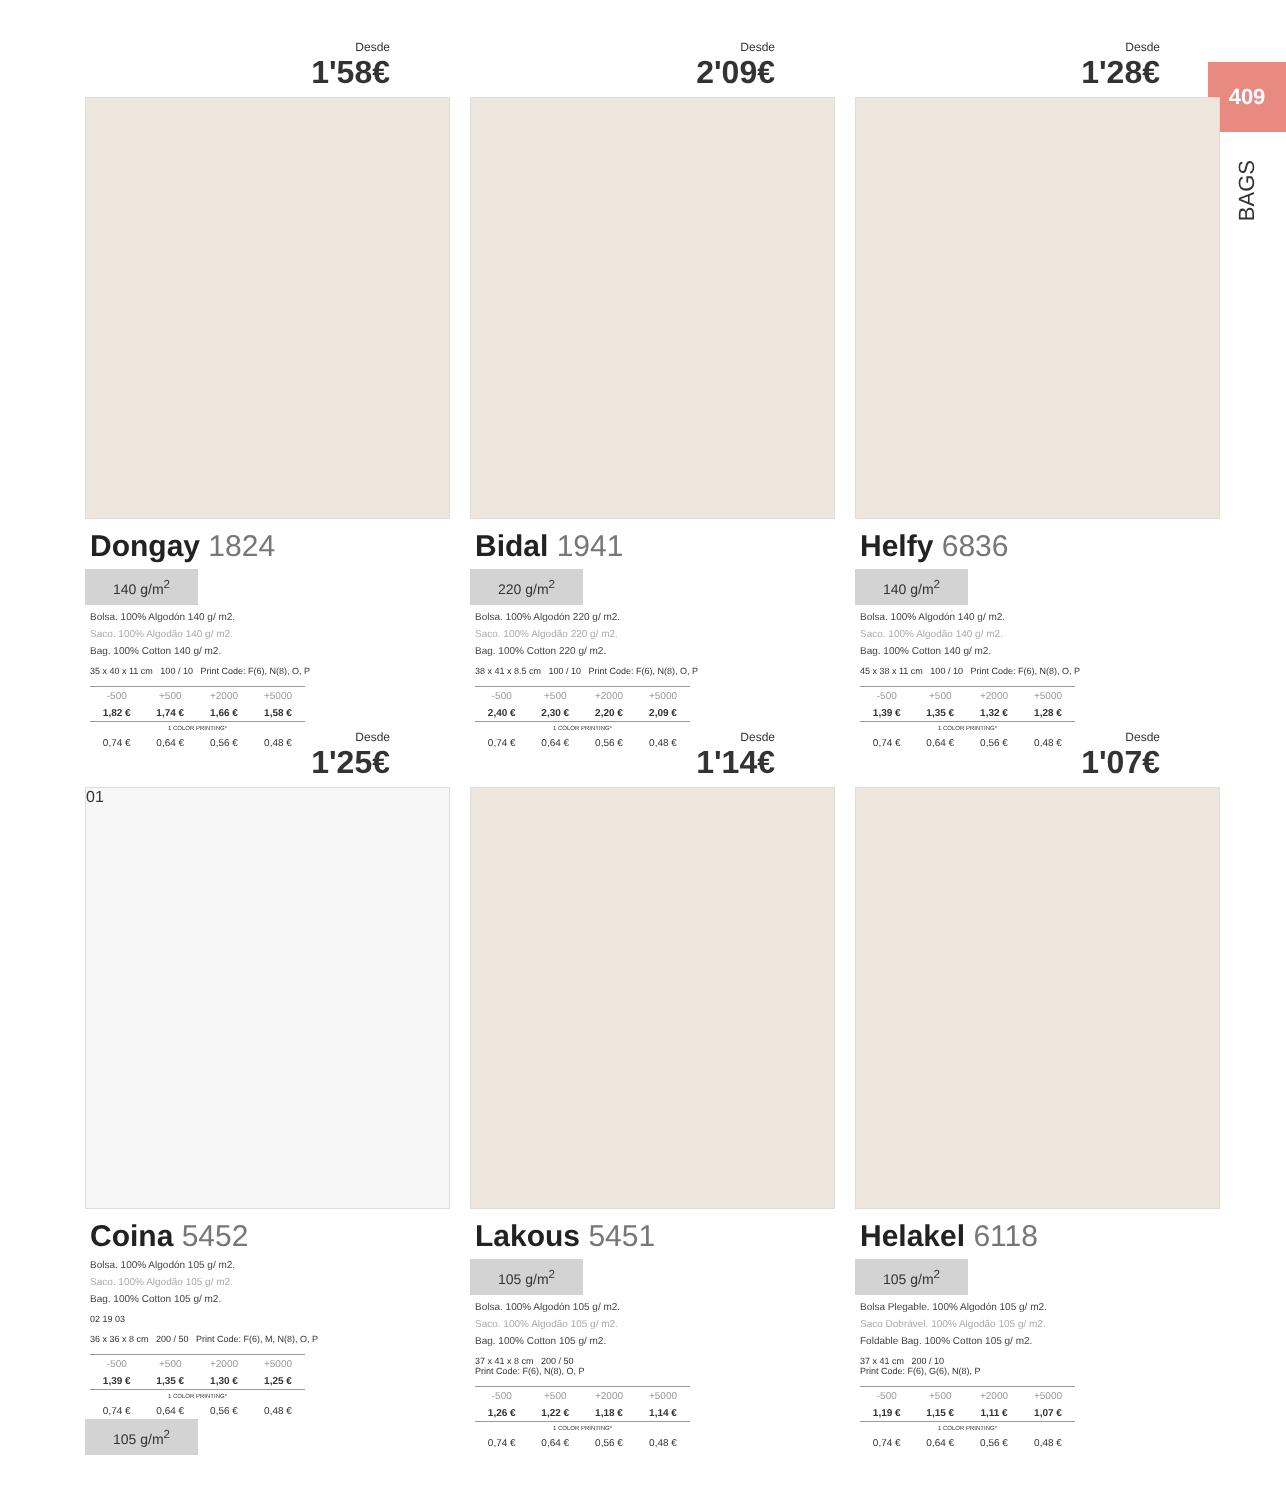409
BAGS
Desde
1'58€
Dongay 1824
140 g/m<sup>2</sup>
Bolsa. 100% Algodón 140 g/ m2.
Saco. 100% Algodão 140 g/ m2.
Bag. 100% Cotton 140 g/ m2.
35 x 40 x 11 cm 100 / 10 Print Code: F(6), N(8), O, P
| -500 | +500 | +2000 | +5000 |
| 1,82 € | 1,74 € | 1,66 € | 1,58 € |
| 1 COLOR PRINTING* | | | |
| 0,74 € | 0,64 € | 0,56 € | 0,48 € |
Desde
2'09€
Bidal 1941
220 g/m<sup>2</sup>
Bolsa. 100% Algodón 220 g/ m2.
Saco. 100% Algodão 220 g/ m2.
Bag. 100% Cotton 220 g/ m2.
38 x 41 x 8.5 cm 100 / 10 Print Code: F(6), N(8), O, P
| -500 | +500 | +2000 | +5000 |
| 2,40 € | 2,30 € | 2,20 € | 2,09 € |
| 1 COLOR PRINTING* | | | |
| 0,74 € | 0,64 € | 0,56 € | 0,48 € |
Desde
1'28€
Helfy 6836
140 g/m<sup>2</sup>
Bolsa. 100% Algodón 140 g/ m2.
Saco. 100% Algodão 140 g/ m2.
Bag. 100% Cotton 140 g/ m2.
45 x 38 x 11 cm 100 / 10 Print Code: F(6), N(8), O, P
| -500 | +500 | +2000 | +5000 |
| 1,39 € | 1,35 € | 1,32 € | 1,28 € |
| 1 COLOR PRINTING* | | | |
| 0,74 € | 0,64 € | 0,56 € | 0,48 € |
Desde
1'25€
01
Coina 5452
Bolsa. 100% Algodón 105 g/ m2.
Saco. 100% Algodão 105 g/ m2.
Bag. 100% Cotton 105 g/ m2.
02 19 03
36 x 36 x 8 cm 200 / 50 Print Code: F(6), M, N(8), O, P
| -500 | +500 | +2000 | +5000 |
| 1,39 € | 1,35 € | 1,30 € | 1,25 € |
| 1 COLOR PRINTING* | | | |
| 0,74 € | 0,64 € | 0,56 € | 0,48 € |
105 g/m<sup>2</sup>
Desde
1'14€
Lakous 5451
105 g/m<sup>2</sup>
Bolsa. 100% Algodón 105 g/ m2.
Saco. 100% Algodão 105 g/ m2.
Bag. 100% Cotton 105 g/ m2.
37 x 41 x 8 cm 200 / 50
Print Code: F(6), N(8), O, P
| -500 | +500 | +2000 | +5000 |
| 1,26 € | 1,22 € | 1,18 € | 1,14 € |
| 1 COLOR PRINTING* | | | |
| 0,74 € | 0,64 € | 0,56 € | 0,48 € |
Desde
1'07€
Helakel 6118
105 g/m<sup>2</sup>
Bolsa Plegable. 100% Algodón 105 g/ m2.
Saco Dobrável. 100% Algodão 105 g/ m2.
Foldable Bag. 100% Cotton 105 g/ m2.
37 x 41 cm 200 / 10
Print Code: F(6), G(6), N(8), P
| -500 | +500 | +2000 | +5000 |
| 1,19 € | 1,15 € | 1,11 € | 1,07 € |
| 1 COLOR PRINTING* | | | |
| 0,74 € | 0,64 € | 0,56 € | 0,48 € |